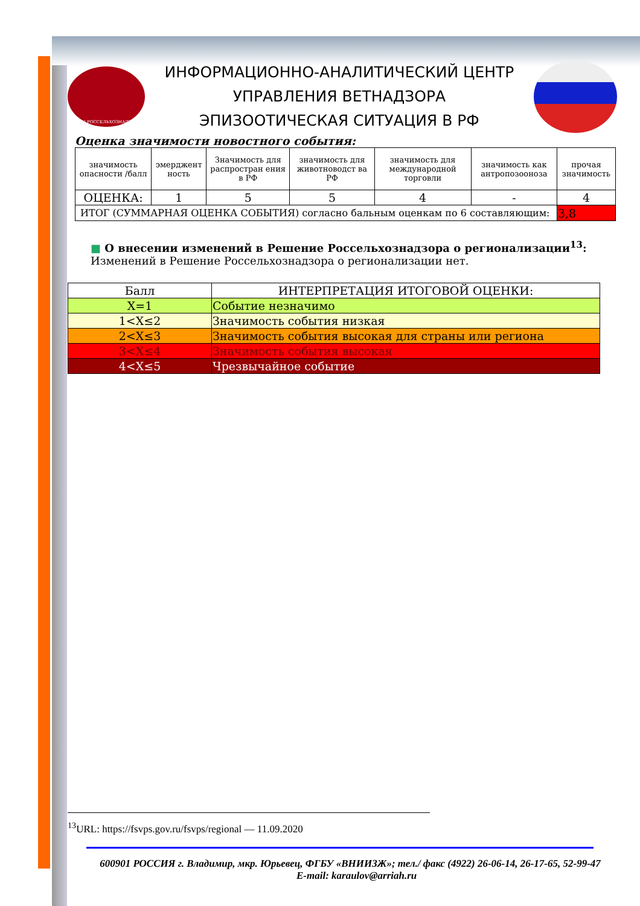ИАЦ РОССЕЛЬХОЗНАДЗОР
ИНФОРМАЦИОННО-АНАЛИТИЧЕСКИЙ ЦЕНТР
УПРАВЛЕНИЯ ВЕТНАДЗОРА
ЭПИЗООТИЧЕСКАЯ СИТУАЦИЯ В РФ
Оценка значимости новостного события:
| значимость опасности /балл | эмерджент ность | Значимость для распростран ения в РФ | значимость для животноводст ва РФ | значимость для международной торговли | значимость как антропозооноза | прочая значимость |
| ОЦЕНКА: | 1 | 5 | 5 | 4 | - | 4 |
| ИТОГ (СУММАРНАЯ ОЦЕНКА СОБЫТИЯ) согласно бальным оценкам по 6 составляющим: | | | | | | 3,8 |
■ О внесении изменений в Решение Россельхознадзора о регионализации<sup>13</sup>:
Изменений в Решение Россельхознадзора о регионализации нет.
| Балл | ИНТЕРПРЕТАЦИЯ ИТОГОВОЙ ОЦЕНКИ: |
| X=1 | Событие незначимо |
| 1<X≤2 | Значимость события низкая |
| 2<X≤3 | Значимость события высокая для страны или региона |
| 3<X≤4 | Значимость события высокая |
| 4<X≤5 | Чрезвычайное событие |
<sup>13</sup> URL: https://fsvps.gov.ru/fsvps/regional — 11.09.2020
600901 РОССИЯ г. Владимир, мкр. Юрьевец, ФГБУ «ВНИИЗЖ»; тел./ факс (4922) 26-06-14, 26-17-65, 52-99-47 E-mail: karaulov@arriah.ru